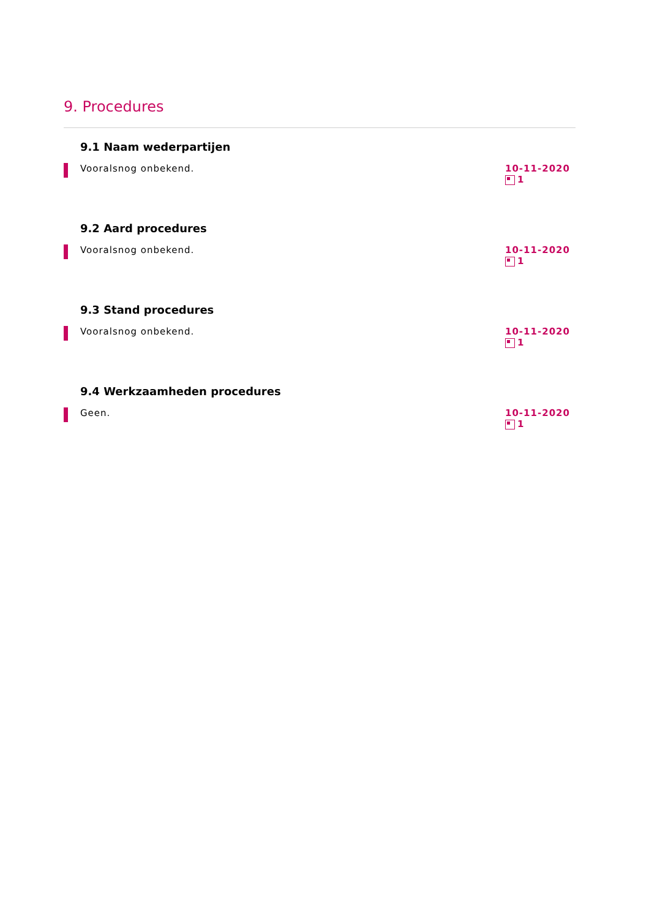9. Procedures
9.1 Naam wederpartijen
Vooralsnog onbekend.
10-11-2020
1
9.2 Aard procedures
Vooralsnog onbekend.
10-11-2020
1
9.3 Stand procedures
Vooralsnog onbekend.
10-11-2020
1
9.4 Werkzaamheden procedures
Geen.
10-11-2020
1